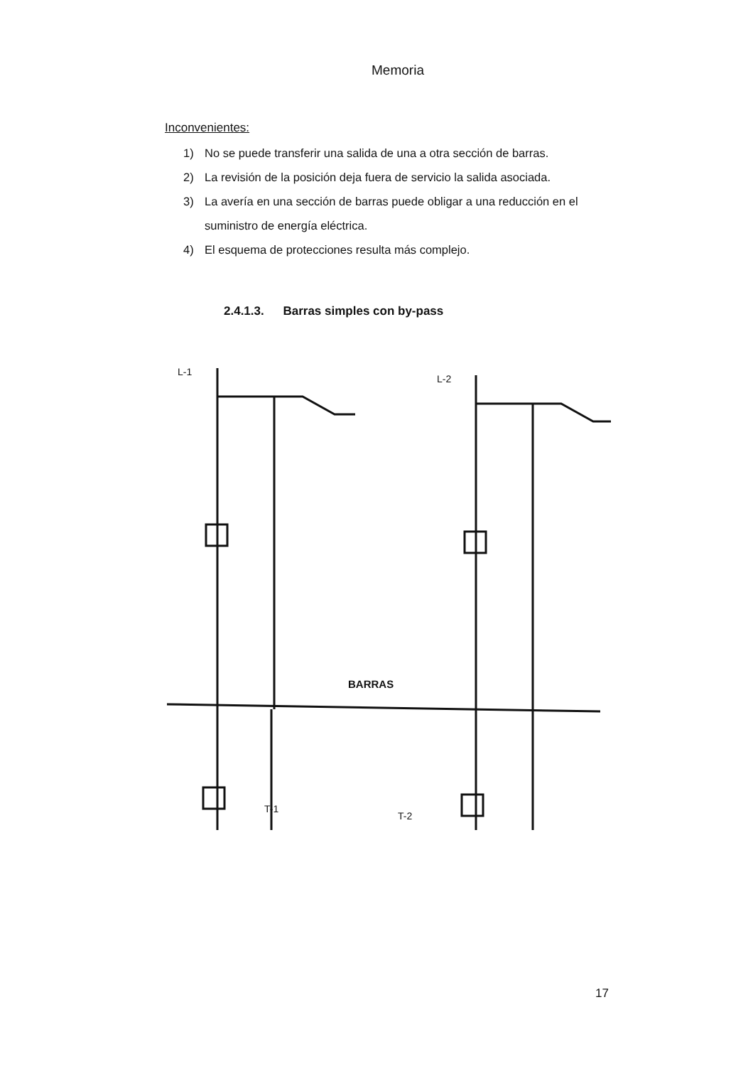Memoria
Inconvenientes:
1) No se puede transferir una salida de una a otra sección de barras.
2) La revisión de la posición deja fuera de servicio la salida asociada.
3) La avería en una sección de barras puede obligar a una reducción en el suministro de energía eléctrica.
4) El esquema de protecciones resulta más complejo.
2.4.1.3. Barras simples con by-pass
L-1
L-2
BARRAS
T-1
T-2
17